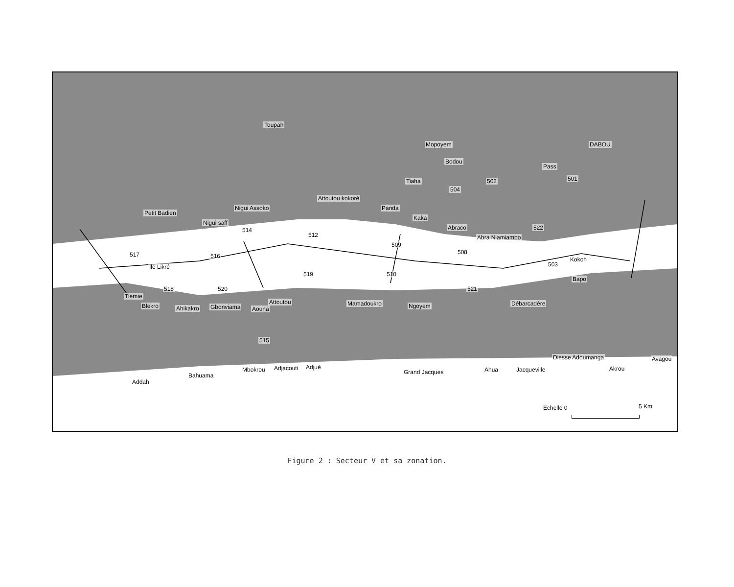Toupah
Mopoyem DABOU
Bodou
Pass
Tiaha
Attoutou kokoré
Panda
Petit Badien
Nigui Assoko
Kaka
Nigui saff
Abraco
Abra Niamiambo
Kokoh
Ile Likré
Bapo
Tiemie
Blekro Ahikakro Gbonviama Aouna
Attoutou Mamadoukro Ngoyem Débarcadère
Diesse Adoumanga Avagou
Addah
Bahuama
Mbokrou Adjacouti Adjué
Grand Jacques Ahua Jacqueville Akrou
501 502
504
522
512
514
509
508 517 516
503
519 510
518 520 521
515
Echelle 0 5 Km
Figure 2 : Secteur V et sa zonation.